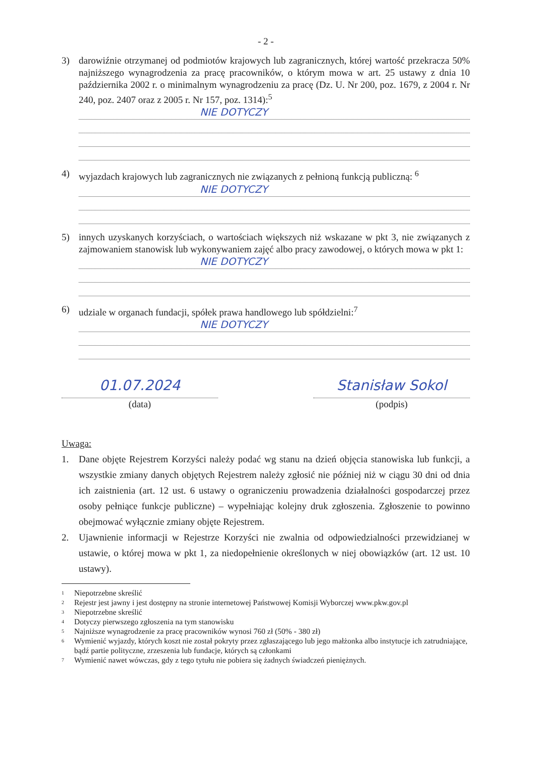- 2 -
3) darowiźnie otrzymanej od podmiotów krajowych lub zagranicznych, której wartość przekracza 50% najniższego wynagrodzenia za pracę pracowników, o którym mowa w art. 25 ustawy z dnia 10 października 2002 r. o minimalnym wynagrodzeniu za pracę (Dz. U. Nr 200, poz. 1679, z 2004 r. Nr 240, poz. 2407 oraz z 2005 r. Nr 157, poz. 1314):<sup>5</sup>
NIE DOTYCZY
4) wyjazdach krajowych lub zagranicznych nie związanych z pełnioną funkcją publiczną: <sup>6</sup>
NIE DOTYCZY
5) innych uzyskanych korzyściach, o wartościach większych niż wskazane w pkt 3, nie związanych z zajmowaniem stanowisk lub wykonywaniem zajęć albo pracy zawodowej, o których mowa w pkt 1:
NIE DOTYCZY
6) udziale w organach fundacji, spółek prawa handlowego lub spółdzielni:<sup>7</sup>
NIE DOTYCZY
01.07.2024
(data)
Stanisław Sokol
(podpis)
Uwaga:
1. Dane objęte Rejestrem Korzyści należy podać wg stanu na dzień objęcia stanowiska lub funkcji, a wszystkie zmiany danych objętych Rejestrem należy zgłosić nie później niż w ciągu 30 dni od dnia ich zaistnienia (art. 12 ust. 6 ustawy o ograniczeniu prowadzenia działalności gospodarczej przez osoby pełniące funkcje publiczne) – wypełniając kolejny druk zgłoszenia. Zgłoszenie to powinno obejmować wyłącznie zmiany objęte Rejestrem.
2. Ujawnienie informacji w Rejestrze Korzyści nie zwalnia od odpowiedzialności przewidzianej w ustawie, o której mowa w pkt 1, za niedopełnienie określonych w niej obowiązków (art. 12 ust. 10 ustawy).
<sup>1</sup> Niepotrzebne skreślić
<sup>2</sup> Rejestr jest jawny i jest dostępny na stronie internetowej Państwowej Komisji Wyborczej www.pkw.gov.pl
<sup>3</sup> Niepotrzebne skreślić
<sup>4</sup> Dotyczy pierwszego zgłoszenia na tym stanowisku
<sup>5</sup> Najniższe wynagrodzenie za pracę pracowników wynosi 760 zł (50% - 380 zł)
<sup>6</sup> Wymienić wyjazdy, których koszt nie został pokryty przez zgłaszającego lub jego małżonka albo instytucje ich zatrudniające, bądź partie polityczne, zrzeszenia lub fundacje, których są członkami
<sup>7</sup> Wymienić nawet wówczas, gdy z tego tytułu nie pobiera się żadnych świadczeń pieniężnych.